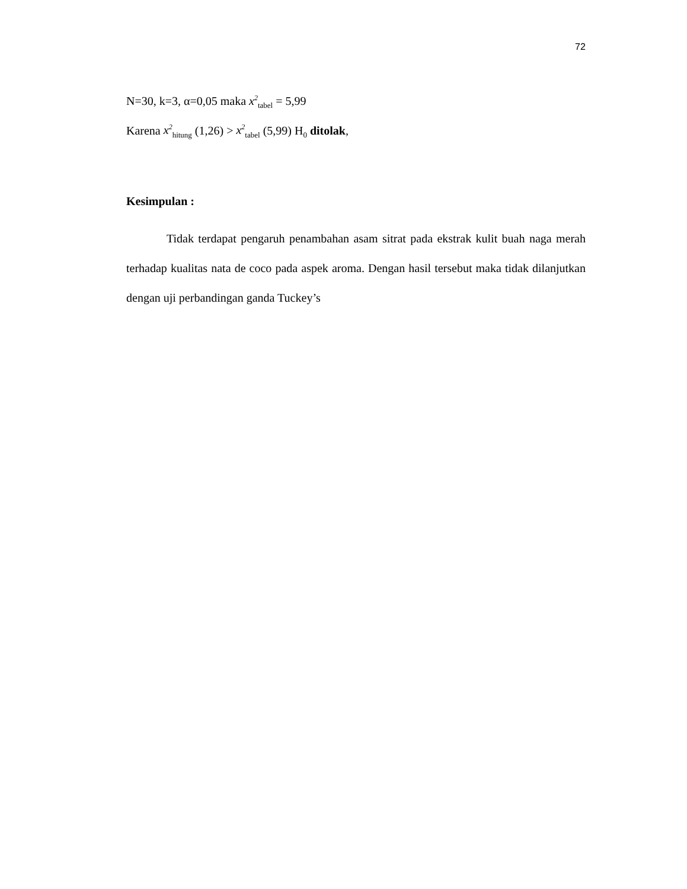72
N=30, k=3, α=0,05 maka x<sup>2</sup><sub>tabel</sub> = 5,99
Karena x<sup>2</sup><sub>hitung</sub> (1,26) > x<sup>2</sup><sub>tabel</sub> (5,99) H<sub>0</sub> ditolak,
Kesimpulan :
Tidak terdapat pengaruh penambahan asam sitrat pada ekstrak kulit buah naga merah terhadap kualitas nata de coco pada aspek aroma. Dengan hasil tersebut maka tidak dilanjutkan dengan uji perbandingan ganda Tuckey’s